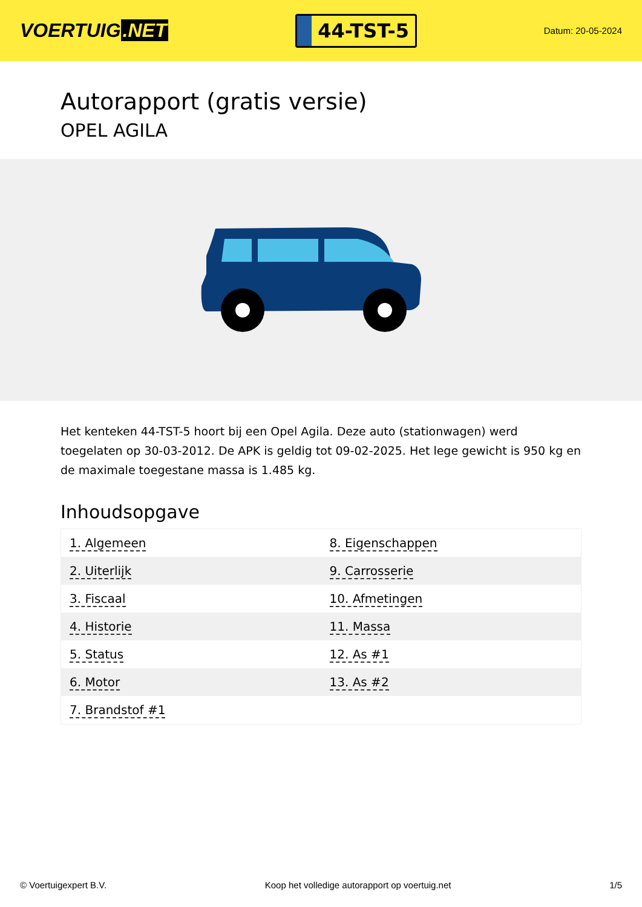VOERTUIG.NET
44-TST-5
Datum: 20-05-2024
Autorapport (gratis versie)
OPEL AGILA
Het kenteken 44-TST-5 hoort bij een Opel Agila. Deze auto (stationwagen) werd toegelaten op 30-03-2012. De APK is geldig tot 09-02-2025. Het lege gewicht is 950 kg en de maximale toegestane massa is 1.485 kg.
Inhoudsopgave
| 1. Algemeen | 8. Eigenschappen |
| 2. Uiterlijk | 9. Carrosserie |
| 3. Fiscaal | 10. Afmetingen |
| 4. Historie | 11. Massa |
| 5. Status | 12. As #1 |
| 6. Motor | 13. As #2 |
| 7. Brandstof #1 | |
© Voertuigexpert B.V. Koop het volledige autorapport op voertuig.net 1/5